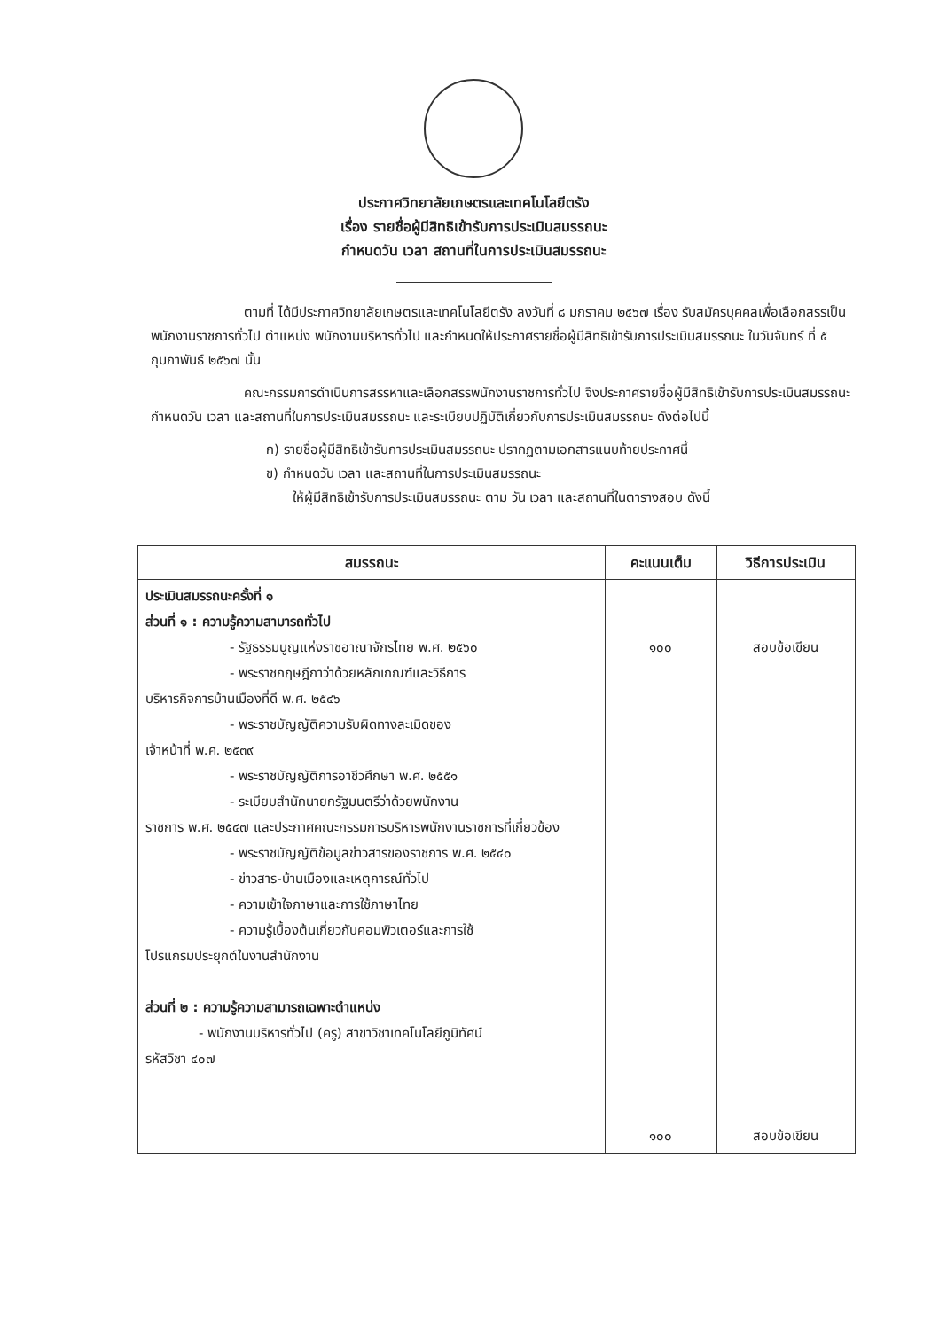ประกาศวิทยาลัยเกษตรและเทคโนโลยีตรัง
เรื่อง รายชื่อผู้มีสิทธิเข้ารับการประเมินสมรรถนะ
กำหนดวัน เวลา สถานที่ในการประเมินสมรรถนะ
ตามที่ ได้มีประกาศวิทยาลัยเกษตรและเทคโนโลยีตรัง ลงวันที่ ๘ มกราคม ๒๕๖๗ เรื่อง รับสมัครบุคคลเพื่อเลือกสรรเป็นพนักงานราชการทั่วไป ตำแหน่ง พนักงานบริหารทั่วไป และกำหนดให้ประกาศรายชื่อผู้มีสิทธิเข้ารับการประเมินสมรรถนะ ในวันจันทร์ ที่ ๕ กุมภาพันธ์ ๒๕๖๗ นั้น
คณะกรรมการดำเนินการสรรหาและเลือกสรรพนักงานราชการทั่วไป จึงประกาศรายชื่อผู้มีสิทธิเข้ารับการประเมินสมรรถนะ กำหนดวัน เวลา และสถานที่ในการประเมินสมรรถนะ และระเบียบปฏิบัติเกี่ยวกับการประเมินสมรรถนะ ดังต่อไปนี้
ก) รายชื่อผู้มีสิทธิเข้ารับการประเมินสมรรถนะ ปรากฏตามเอกสารแนบท้ายประกาศนี้
ข) กำหนดวัน เวลา และสถานที่ในการประเมินสมรรถนะ
ให้ผู้มีสิทธิเข้ารับการประเมินสมรรถนะ ตาม วัน เวลา และสถานที่ในตารางสอบ ดังนี้
| สมรรถนะ | คะแนนเต็ม | วิธีการประเมิน |
| --- | --- | --- |
| ประเมินสมรรถนะครั้งที่ ๑ ส่วนที่ ๑ : ความรู้ความสามารถทั่วไป - รัฐธรรมนูญแห่งราชอาณาจักรไทย พ.ศ. ๒๕๖๐ - พระราชกฤษฎีกาว่าด้วยหลักเกณฑ์และวิธีการ บริหารกิจการบ้านเมืองที่ดี พ.ศ. ๒๕๔๖ - พระราชบัญญัติความรับผิดทางละเมิดของ เจ้าหน้าที่ พ.ศ. ๒๕๓๙ - พระราชบัญญัติการอาชีวศึกษา พ.ศ. ๒๕๕๑ - ระเบียบสำนักนายกรัฐมนตรีว่าด้วยพนักงาน ราชการ พ.ศ. ๒๕๔๗ และประกาศคณะกรรมการบริหารพนักงานราชการที่เกี่ยวข้อง - พระราชบัญญัติข้อมูลข่าวสารของราชการ พ.ศ. ๒๕๔๐ - ข่าวสาร-บ้านเมืองและเหตุการณ์ทั่วไป - ความเข้าใจภาษาและการใช้ภาษาไทย - ความรู้เบื้องต้นเกี่ยวกับคอมพิวเตอร์และการใช้ โปรแกรมประยุกต์ในงานสำนักงาน ส่วนที่ ๒ : ความรู้ความสามารถเฉพาะตำแหน่ง - พนักงานบริหารทั่วไป (ครู) สาขาวิชาเทคโนโลยีภูมิทัศน์ รหัสวิชา ๔๐๗ | ๑๐๐ ๑๐๐ | สอบข้อเขียน สอบข้อเขียน |